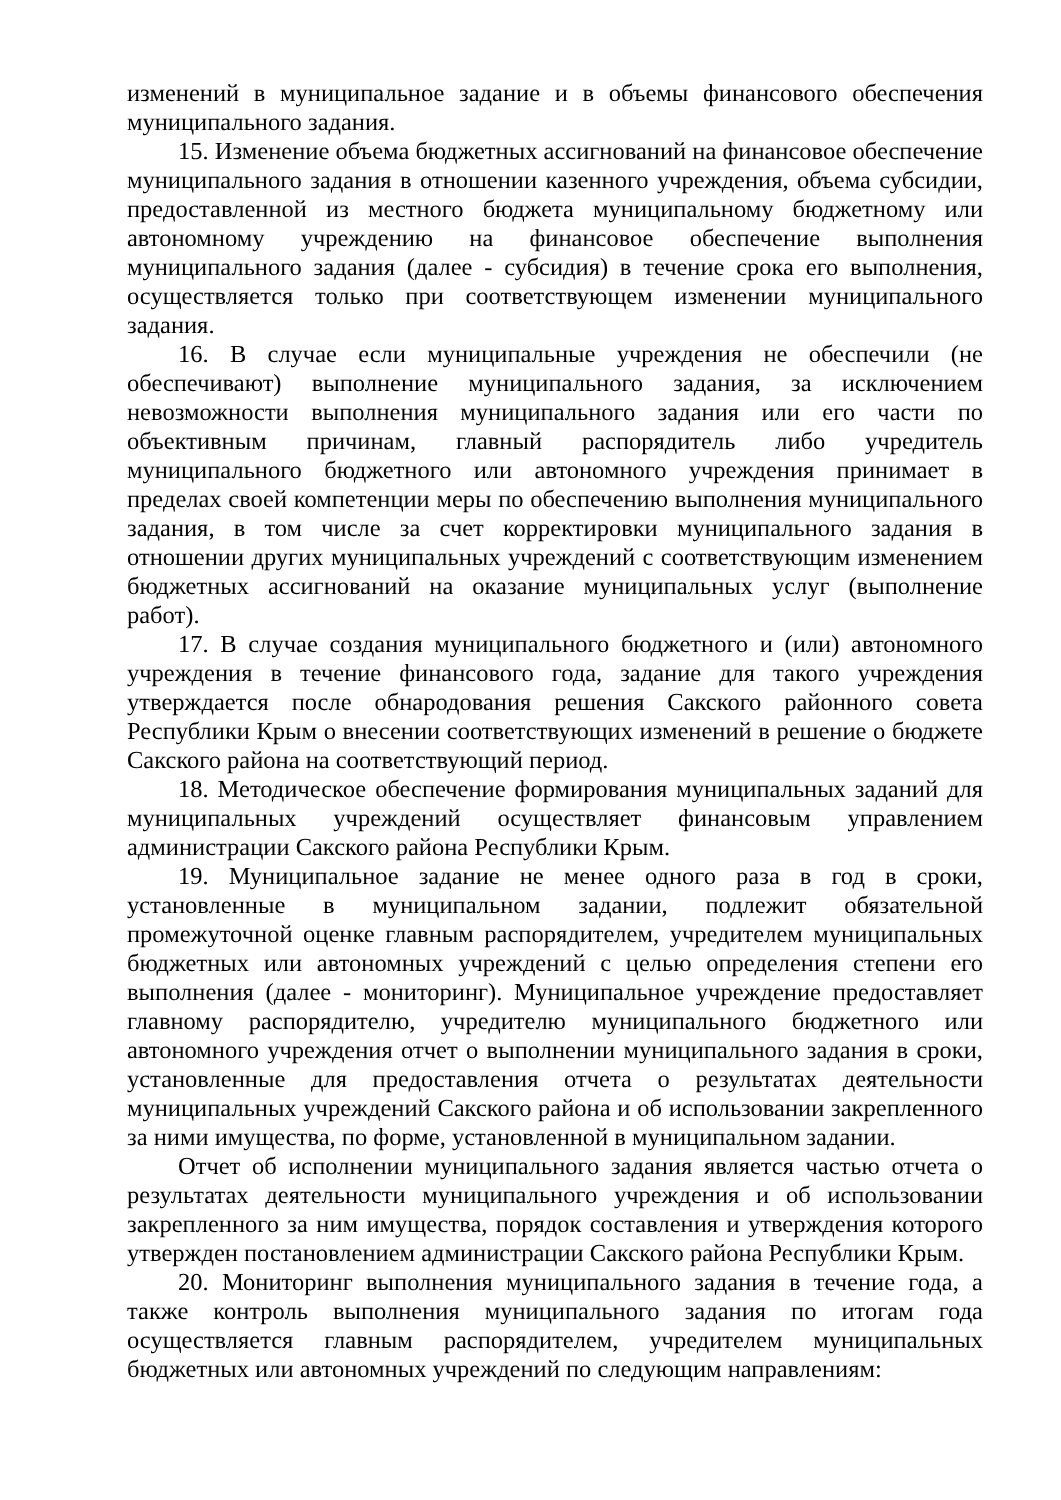изменений в муниципальное задание и в объемы финансового обеспечения муниципального задания.
15. Изменение объема бюджетных ассигнований на финансовое обеспечение муниципального задания в отношении казенного учреждения, объема субсидии, предоставленной из местного бюджета муниципальному бюджетному или автономному учреждению на финансовое обеспечение выполнения муниципального задания (далее - субсидия) в течение срока его выполнения, осуществляется только при соответствующем изменении муниципального задания.
16. В случае если муниципальные учреждения не обеспечили (не обеспечивают) выполнение муниципального задания, за исключением невозможности выполнения муниципального задания или его части по объективным причинам, главный распорядитель либо учредитель муниципального бюджетного или автономного учреждения принимает в пределах своей компетенции меры по обеспечению выполнения муниципального задания, в том числе за счет корректировки муниципального задания в отношении других муниципальных учреждений с соответствующим изменением бюджетных ассигнований на оказание муниципальных услуг (выполнение работ).
17. В случае создания муниципального бюджетного и (или) автономного учреждения в течение финансового года, задание для такого учреждения утверждается после обнародования решения Сакского районного совета Республики Крым о внесении соответствующих изменений в решение о бюджете Сакского района на соответствующий период.
18. Методическое обеспечение формирования муниципальных заданий для муниципальных учреждений осуществляет финансовым управлением администрации Сакского района Республики Крым.
19. Муниципальное задание не менее одного раза в год в сроки, установленные в муниципальном задании, подлежит обязательной промежуточной оценке главным распорядителем, учредителем муниципальных бюджетных или автономных учреждений с целью определения степени его выполнения (далее - мониторинг). Муниципальное учреждение предоставляет главному распорядителю, учредителю муниципального бюджетного или автономного учреждения отчет о выполнении муниципального задания в сроки, установленные для предоставления отчета о результатах деятельности муниципальных учреждений Сакского района и об использовании закрепленного за ними имущества, по форме, установленной в муниципальном задании.
Отчет об исполнении муниципального задания является частью отчета о результатах деятельности муниципального учреждения и об использовании закрепленного за ним имущества, порядок составления и утверждения которого утвержден постановлением администрации Сакского района Республики Крым.
20. Мониторинг выполнения муниципального задания в течение года, а также контроль выполнения муниципального задания по итогам года осуществляется главным распорядителем, учредителем муниципальных бюджетных или автономных учреждений по следующим направлениям: